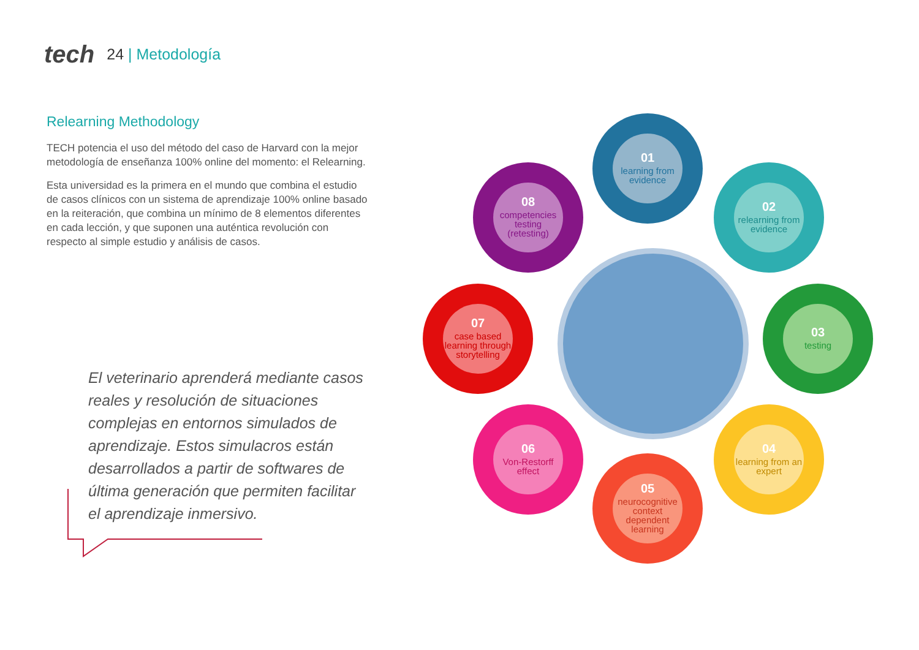tech
24 | Metodología
Relearning Methodology
TECH potencia el uso del método del caso de Harvard con la mejor metodología de enseñanza 100% online del momento: el Relearning.
Esta universidad es la primera en el mundo que combina el estudio de casos clínicos con un sistema de aprendizaje 100% online basado en la reiteración, que combina un mínimo de 8 elementos diferentes en cada lección, y que suponen una auténtica revolución con respecto al simple estudio y análisis de casos.
El veterinario aprenderá mediante casos reales y resolución de situaciones complejas en entornos simulados de aprendizaje. Estos simulacros están desarrollados a partir de softwares de última generación que permiten facilitar el aprendizaje inmersivo.
01
learning from evidence
02
relearning from evidence
03
testing
04
learning from an expert
05
neurocognitive context dependent learning
06
Von-Restorff effect
07
case based learning through storytelling
08
competencies testing (retesting)